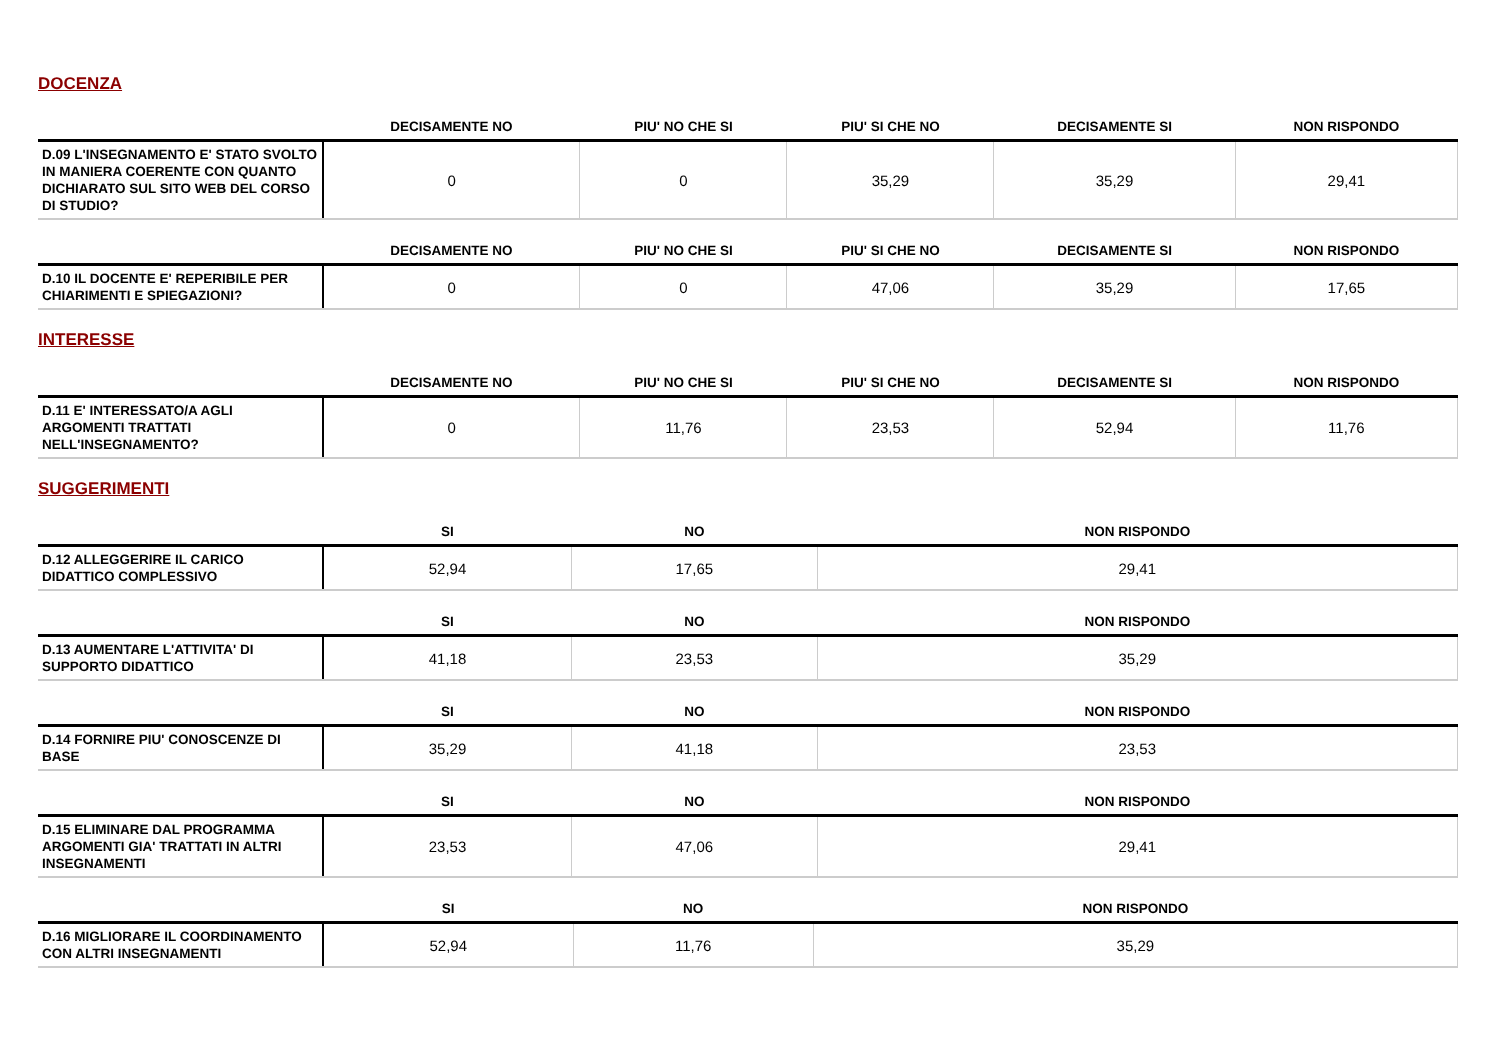DOCENZA
| | DECISAMENTE NO | PIU' NO CHE SI | PIU' SI CHE NO | DECISAMENTE SI | NON RISPONDO |
| --- | --- | --- | --- | --- | --- |
| D.09 L'INSEGNAMENTO E' STATO SVOLTO IN MANIERA COERENTE CON QUANTO DICHIARATO SUL SITO WEB DEL CORSO DI STUDIO? | 0 | 0 | 35,29 | 35,29 | 29,41 |
| | DECISAMENTE NO | PIU' NO CHE SI | PIU' SI CHE NO | DECISAMENTE SI | NON RISPONDO |
| --- | --- | --- | --- | --- | --- |
| D.10 IL DOCENTE E' REPERIBILE PER CHIARIMENTI E SPIEGAZIONI? | 0 | 0 | 47,06 | 35,29 | 17,65 |
INTERESSE
| | DECISAMENTE NO | PIU' NO CHE SI | PIU' SI CHE NO | DECISAMENTE SI | NON RISPONDO |
| --- | --- | --- | --- | --- | --- |
| D.11 E' INTERESSATO/A AGLI ARGOMENTI TRATTATI NELL'INSEGNAMENTO? | 0 | 11,76 | 23,53 | 52,94 | 11,76 |
SUGGERIMENTI
| | SI | NO | NON RISPONDO |
| --- | --- | --- | --- |
| D.12 ALLEGGERIRE IL CARICO DIDATTICO COMPLESSIVO | 52,94 | 17,65 | 29,41 |
| | SI | NO | NON RISPONDO |
| --- | --- | --- | --- |
| D.13 AUMENTARE L'ATTIVITA' DI SUPPORTO DIDATTICO | 41,18 | 23,53 | 35,29 |
| | SI | NO | NON RISPONDO |
| --- | --- | --- | --- |
| D.14 FORNIRE PIU' CONOSCENZE DI BASE | 35,29 | 41,18 | 23,53 |
| | SI | NO | NON RISPONDO |
| --- | --- | --- | --- |
| D.15 ELIMINARE DAL PROGRAMMA ARGOMENTI GIA' TRATTATI IN ALTRI INSEGNAMENTI | 23,53 | 47,06 | 29,41 |
| | SI | NO | NON RISPONDO |
| --- | --- | --- | --- |
| D.16 MIGLIORARE IL COORDINAMENTO CON ALTRI INSEGNAMENTI | 52,94 | 11,76 | 35,29 |